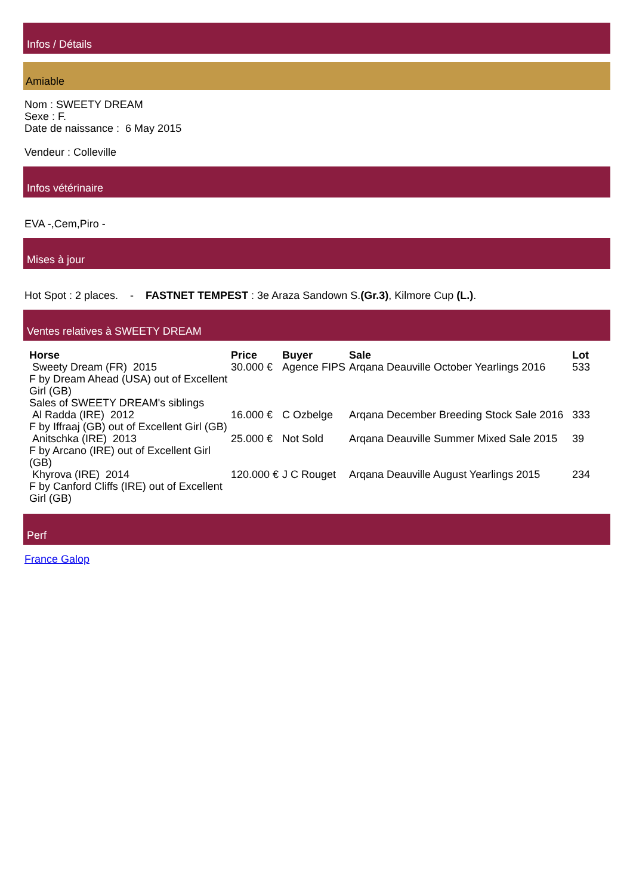Infos / Détails
Amiable
Nom : SWEETY DREAM
Sexe : F.
Date de naissance : 6 May 2015
Vendeur : Colleville
Infos vétérinaire
EVA -,Cem,Piro -
Mises à jour
Hot Spot : 2 places. - FASTNET TEMPEST : 3e Araza Sandown S.(Gr.3), Kilmore Cup (L.).
Ventes relatives à SWEETY DREAM
| Horse | Price | Buyer | Sale | Lot |
| --- | --- | --- | --- | --- |
| Sweety Dream (FR) 2015 F by Dream Ahead (USA) out of Excellent Girl (GB) | 30.000 € | Agence FIPS | Arqana Deauville October Yearlings 2016 | 533 |
| Sales of SWEETY DREAM's siblings | | | | |
| Al Radda (IRE) 2012 F by Iffraaj (GB) out of Excellent Girl (GB) | 16.000 € | C Ozbelge | Arqana December Breeding Stock Sale 2016 | 333 |
| Anitschka (IRE) 2013 F by Arcano (IRE) out of Excellent Girl (GB) | 25.000 € | Not Sold | Arqana Deauville Summer Mixed Sale 2015 | 39 |
| Khyrova (IRE) 2014 F by Canford Cliffs (IRE) out of Excellent Girl (GB) | 120.000 € | J C Rouget | Arqana Deauville August Yearlings 2015 | 234 |
Perf
France Galop